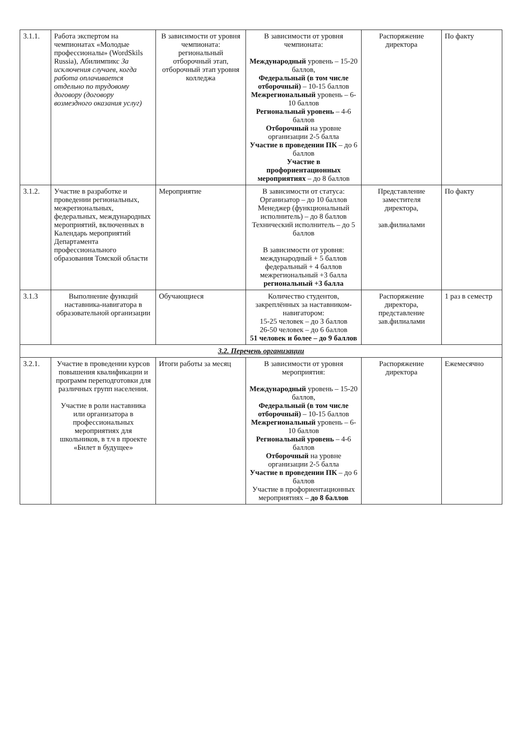| 3.1.1. | Работа экспертом на чемпионатах «Молодые профессионалы» (WordSkils Russia), Абилимпикс За исключения случаев, когда работа оплачивается отдельно по трудовому договору (договору возмездного оказания услуг) | В зависимости от уровня чемпионата: региональный отборочный этап, отборочный этап уровня колледжа | В зависимости от уровня чемпионата: Международный уровень – 15-20 баллов, Федеральный (в том числе отборочный) – 10-15 баллов Межрегиональный уровень – 6-10 баллов Региональный уровень – 4-6 баллов Отборочный на уровне организации 2-5 балла Участие в проведении ПК – до 6 баллов Участие в профориентационных мероприятиях – до 8 баллов | Распоряжение директора | По факту |
| 3.1.2. | Участие в разработке и проведении региональных, межрегиональных, федеральных, международных мероприятий, включенных в Календарь мероприятий Департамента профессионального образования Томской области | Мероприятие | В зависимости от статуса: Организатор – до 10 баллов Менеджер (функциональный исполнитель) – до 8 баллов Технический исполнитель – до 5 баллов В зависимости от уровня: международный + 5 баллов федеральный + 4 баллов межрегиональный +3 балла региональный +3 балла | Представление заместителя директора, зав.филиалами | По факту |
| 3.1.3 | Выполнение функций наставника-навигатора в образовательной организации | Обучающиеся | Количество студентов, закреплённых за наставником-навигатором: 15-25 человек – до 3 баллов 26-50 человек – до 6 баллов 51 человек и более – до 9 баллов | Распоряжение директора, представление зав.филиалами | 1 раз в семестр |
| 3.2. Перечень организации | | | | | |
| 3.2.1. | Участие в проведении курсов повышения квалификации и программ переподготовки для различных групп населения. Участие в роли наставника или организатора в профессиональных мероприятиях для школьников, в т.ч в проекте «Билет в будущее» | Итоги работы за месяц | В зависимости от уровня мероприятия: Международный уровень – 15-20 баллов, Федеральный (в том числе отборочный) – 10-15 баллов Межрегиональный уровень – 6-10 баллов Региональный уровень – 4-6 баллов Отборочный на уровне организации 2-5 балла Участие в проведении ПК – до 6 баллов Участие в профориентационных мероприятиях – до 8 баллов | Распоряжение директора | Ежемесячно |